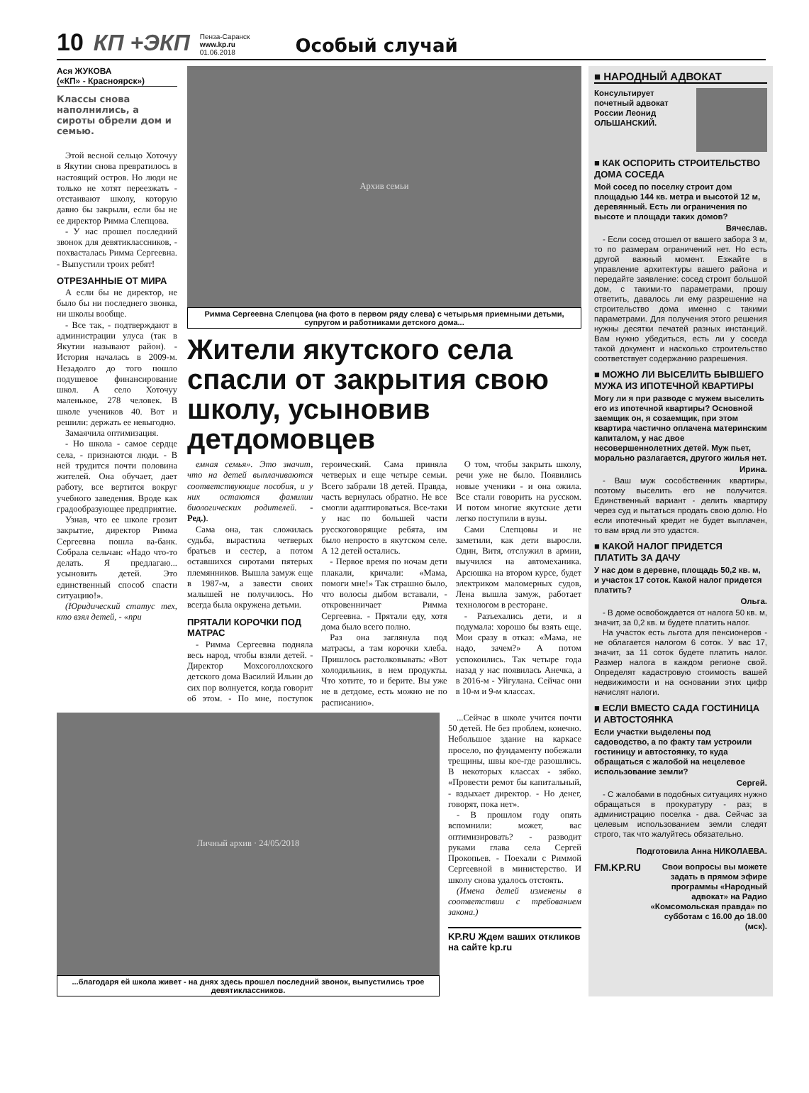10 КП +ЭКП Пенза-Саранск
www.kp.ru
01.06.2018 Особый случай
Ася ЖУКОВА
(«КП» - Красноярск»)
Классы снова наполнились, а сироты обрели дом и семью.
Этой весной сельцо Хоточуу в Якутии снова превратилось в настоящий остров. Но люди не только не хотят переезжать - отстаивают школу, которую давно бы закрыли, если бы не ее директор Римма Слепцова.
- У нас прошел последний звонок для девятиклассников, - похвасталась Римма Сергеевна. - Выпустили троих ребят!
ОТРЕЗАННЫЕ ОТ МИРА
А если бы не директор, не было бы ни последнего звонка, ни школы вообще.
- Все так, - подтверждают в администрации улуса (так в Якутии называют район). - История началась в 2009-м. Незадолго до того пошло подушевое финансирование школ. А село Хоточуу маленькое, 278 человек. В школе учеников 40. Вот и решили: держать ее невыгодно.
Замаячила оптимизация.
- Но школа - самое сердце села, - признаются люди. - В ней трудится почти половина жителей. Она обучает, дает работу, все вертится вокруг учебного заведения. Вроде как градообразующее предприятие.
Узнав, что ее школе грозит закрытие, директор Римма Сергеевна пошла ва-банк. Собрала сельчан: «Надо что-то делать. Я предлагаю... усыновить детей. Это единственный способ спасти ситуацию!».
(Юридический статус тех, кто взял детей, - «при
Архив семьи
Римма Сергеевна Слепцова (на фото в первом ряду слева) с четырьмя приемными детьми, супругом и работниками детского дома...
Жители якутского села спасли от закрытия свою школу, усыновив детдомовцев
емная семья». Это значит, что на детей выплачиваются соответствующие пособия, и у них остаются фамилии биологических родителей. - Ред.).
Сама она, так сложилась судьба, вырастила четверых братьев и сестер, а потом оставшихся сиротами пятерых племянников. Вышла замуж еще в 1987-м, а завести своих малышей не получилось. Но всегда была окружена детьми.
ПРЯТАЛИ КОРОЧКИ ПОД МАТРАС
- Римма Сергеевна подняла весь народ, чтобы взяли детей. - Директор Мохсоголлохского детского дома Василий Ильин до сих пор волнуется, когда говорит об этом. - По мне, поступок героический. Сама приняла четверых и еще четыре семьи. Всего забрали 18 детей. Правда, часть вернулась обратно. Не все смогли адаптироваться. Все-таки у нас по большей части русскоговорящие ребята, им было непросто в якутском селе. А 12 детей остались.
- Первое время по ночам дети плакали, кричали: «Мама, помоги мне!» Так страшно было, что волосы дыбом вставали, - откровенничает Римма Сергеевна. - Прятали еду, хотя дома было всего полно.
Раз она заглянула под матрасы, а там корочки хлеба. Пришлось растолковывать: «Вот холодильник, в нем продукты. Что хотите, то и берите. Вы уже не в детдоме, есть можно не по расписанию».
О том, чтобы закрыть школу, речи уже не было. Появились новые ученики - и она ожила. Все стали говорить на русском. И потом многие якутские дети легко поступили в вузы.
Сами Слепцовы и не заметили, как дети выросли. Один, Витя, отслужил в армии, выучился на автомеханика. Арсюшка на втором курсе, будет электриком маломерных судов, Лена вышла замуж, работает технологом в ресторане.
- Разъехались дети, и я подумала: хорошо бы взять еще. Мои сразу в отказ: «Мама, не надо, зачем?» А потом успокоились. Так четыре года назад у нас появилась Анечка, а в 2016-м - Уйгулана. Сейчас они в 10-м и 9-м классах.
Личный архив · 24/05/2018
...благодаря ей школа живет - на днях здесь прошел последний звонок, выпустились трое девятиклассников.
...Сейчас в школе учится почти 50 детей. Не без проблем, конечно. Небольшое здание на каркасе просело, по фундаменту побежали трещины, швы кое-где разошлись. В некоторых классах - зябко. «Провести ремот бы капитальный, - вздыхает директор. - Но денег, говорят, пока нет».
- В прошлом году опять вспомнили: может, вас оптимизировать? - разводит руками глава села Сергей Прокопьев. - Поехали с Риммой Сергеевной в министерство. И школу снова удалось отстоять.
(Имена детей изменены в соответствии с требованием закона.)
KP.RU Ждем ваших откликов на сайте kp.ru
■ НАРОДНЫЙ АДВОКАТ
Консультирует почетный адвокат России Леонид ОЛЬШАНСКИЙ.
■ КАК ОСПОРИТЬ СТРОИТЕЛЬСТВО ДОМА СОСЕДА
Мой сосед по поселку строит дом площадью 144 кв. метра и высотой 12 м, деревянный. Есть ли ограничения по высоте и площади таких домов?
Вячеслав.
- Если сосед отошел от вашего забора 3 м, то по размерам ограничений нет. Но есть другой важный момент. Езжайте в управление архитектуры вашего района и передайте заявление: сосед строит большой дом, с такими-то параметрами, прошу ответить, давалось ли ему разрешение на строительство дома именно с такими параметрами. Для получения этого решения нужны десятки печатей разных инстанций. Вам нужно убедиться, есть ли у соседа такой документ и насколько строительство соответствует содержанию разрешения.
■ МОЖНО ЛИ ВЫСЕЛИТЬ БЫВШЕГО МУЖА ИЗ ИПОТЕЧНОЙ КВАРТИРЫ
Могу ли я при разводе с мужем выселить его из ипотечной квартиры? Основной заемщик он, я созаемщик, при этом квартира частично оплачена материнским капиталом, у нас двое несовершеннолетних детей. Муж пьет, морально разлагается, другого жилья нет.
Ирина.
- Ваш муж сособственник квартиры, поэтому выселить его не получится. Единственный вариант - делить квартиру через суд и пытаться продать свою долю. Но если ипотечный кредит не будет выплачен, то вам вряд ли это удастся.
■ КАКОЙ НАЛОГ ПРИДЕТСЯ ПЛАТИТЬ ЗА ДАЧУ
У нас дом в деревне, площадь 50,2 кв. м, и участок 17 соток. Какой налог придется платить?
Ольга.
- В доме освобождается от налога 50 кв. м, значит, за 0,2 кв. м будете платить налог.
На участок есть льгота для пенсионеров - не облагается налогом 6 соток. У вас 17, значит, за 11 соток будете платить налог. Размер налога в каждом регионе свой. Определят кадастровую стоимость вашей недвижимости и на основании этих цифр начислят налоги.
■ ЕСЛИ ВМЕСТО САДА ГОСТИНИЦА И АВТОСТОЯНКА
Если участки выделены под садоводство, а по факту там устроили гостиницу и автостоянку, то куда обращаться с жалобой на нецелевое использование земли?
Сергей.
- С жалобами в подобных ситуациях нужно обращаться в прокуратуру - раз; в администрацию поселка - два. Сейчас за целевым использованием земли следят строго, так что жалуйтесь обязательно.
Подготовила Анна НИКОЛАЕВА.
FM.KP.RU
Свои вопросы вы можете задать в прямом эфире программы «Народный адвокат» на Радио «Комсомольская правда» по субботам с 16.00 до 18.00 (мск).